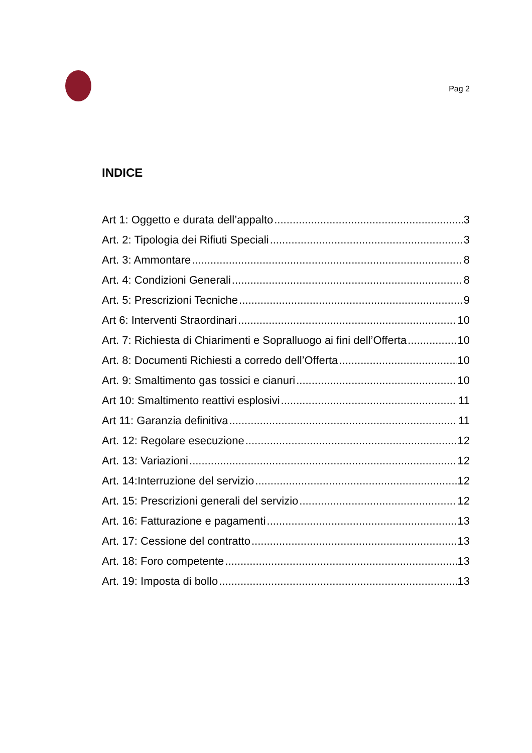Pag 2
INDICE
Art 1: Oggetto e durata dell’appalto 3
Art. 2: Tipologia dei Rifiuti Speciali 3
Art. 3: Ammontare 8
Art. 4: Condizioni Generali 8
Art. 5: Prescrizioni Tecniche 9
Art 6: Interventi Straordinari 10
Art. 7: Richiesta di Chiarimenti e Sopralluogo ai fini dell’Offerta 10
Art. 8: Documenti Richiesti a corredo dell’Offerta 10
Art. 9: Smaltimento gas tossici e cianuri 10
Art 10: Smaltimento reattivi esplosivi 11
Art 11: Garanzia definitiva 11
Art. 12: Regolare esecuzione 12
Art. 13: Variazioni 12
Art. 14:Interruzione del servizio 12
Art. 15: Prescrizioni generali del servizio 12
Art. 16: Fatturazione e pagamenti 13
Art. 17: Cessione del contratto 13
Art. 18: Foro competente 13
Art. 19: Imposta di bollo 13